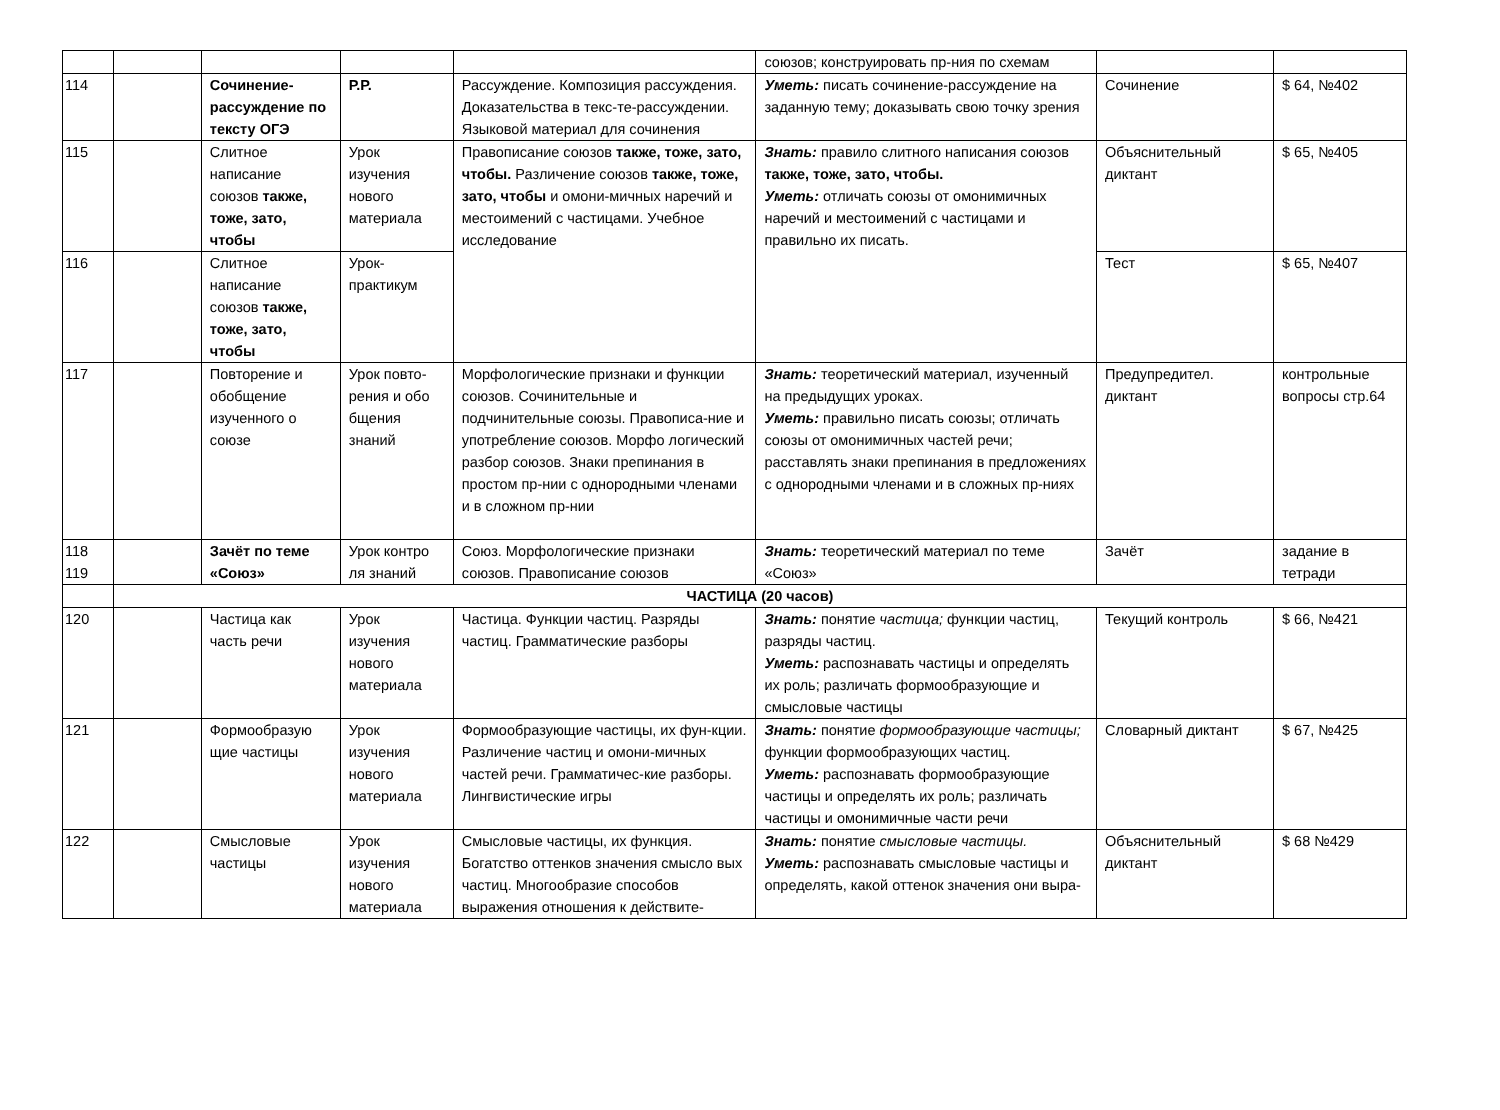| | | | | | союзов; конструировать пр-ния по схемам | | |
| 114 | | Сочинение-рассуждение по тексту ОГЭ | Р.Р. | Рассуждение. Композиция рассуждения. Доказательства в текс-те-рассуждении. Языковой материал для сочинения | Уметь: писать сочинение-рассуждение на заданную тему; доказывать свою точку зрения | Сочинение | $ 64, №402 |
| 115 | | Слитное написание союзов также, тоже, зато, чтобы | Урок изучения нового материала | Правописание союзов также, тоже, зато, чтобы. Различение союзов также, тоже, зато, чтобы и омони-мичных наречий и местоимений с частицами. Учебное исследование | Знать: правило слитного написания союзов также, тоже, зато, чтобы. Уметь: отличать союзы от омонимичных наречий и местоимений с частицами и правильно их писать. | Объяснительный диктант | $ 65, №405 |
| 116 | | Слитное написание союзов также, тоже, зато, чтобы | Урок-практикум | | | Тест | $ 65, №407 |
| 117 | | Повторение и обобщение изученного о союзе | Урок повто-рения и обо бщения знаний | Морфологические признаки и функции союзов. Сочинительные и подчинительные союзы. Правописа-ние и употребление союзов. Морфо логический разбор союзов. Знаки препинания в простом пр-нии с однородными членами и в сложном пр-нии | Знать: теоретический материал, изученный на предыдущих уроках. Уметь: правильно писать союзы; отличать союзы от омонимичных частей речи; расставлять знаки препинания в предложениях с однородными членами и в сложных пр-ниях | Предупредител. диктант | контрольные вопросы стр.64 |
| 118 119 | | Зачёт по теме «Союз» | Урок контро ля знаний | Союз. Морфологические признаки союзов. Правописание союзов | Знать: теоретический материал по теме «Союз» | Зачёт | задание в тетради |
| | ЧАСТИЦА (20 часов) | | | | | | |
| 120 | | Частица как часть речи | Урок изучения нового материала | Частица. Функции частиц. Разряды частиц. Грамматические разборы | Знать: понятие частица; функции частиц, разряды частиц. Уметь: распознавать частицы и определять их роль; различать формообразующие и смысловые частицы | Текущий контроль | $ 66, №421 |
| 121 | | Формообразую щие частицы | Урок изучения нового материала | Формообразующие частицы, их фун-кции. Различение частиц и омони-мичных частей речи. Грамматичес-кие разборы. Лингвистические игры | Знать: понятие формообразующие частицы; функции формообразующих частиц. Уметь: распознавать формообразующие частицы и определять их роль; различать частицы и омонимичные части речи | Словарный диктант | $ 67, №425 |
| 122 | | Смысловые частицы | Урок изучения нового материала | Смысловые частицы, их функция. Богатство оттенков значения смысло вых частиц. Многообразие способов выражения отношения к действите- | Знать: понятие смысловые частицы. Уметь: распознавать смысловые частицы и определять, какой оттенок значения они выра- | Объяснительный диктант | $ 68 №429 |